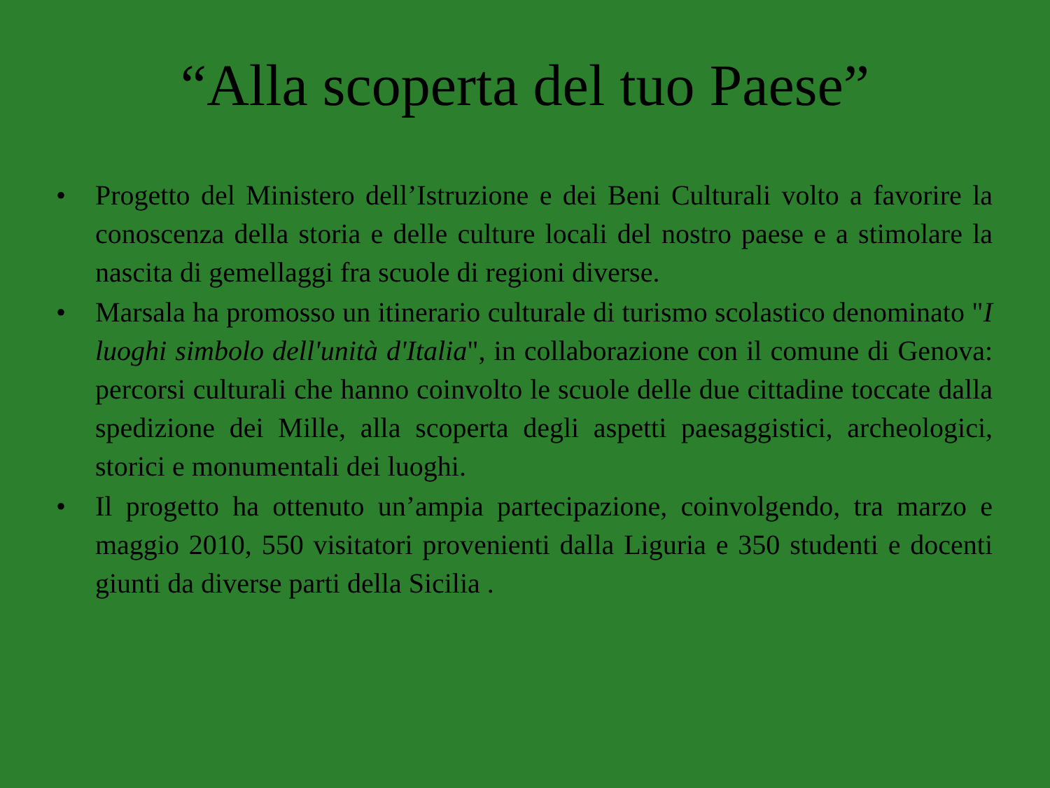“Alla scoperta del tuo Paese”
• Progetto del Ministero dell’Istruzione e dei Beni Culturali volto a favorire la conoscenza della storia e delle culture locali del nostro paese e a stimolare la nascita di gemellaggi fra scuole di regioni diverse.
• Marsala ha promosso un itinerario culturale di turismo scolastico denominato "I luoghi simbolo dell'unità d'Italia", in collaborazione con il comune di Genova: percorsi culturali che hanno coinvolto le scuole delle due cittadine toccate dalla spedizione dei Mille, alla scoperta degli aspetti paesaggistici, archeologici, storici e monumentali dei luoghi.
• Il progetto ha ottenuto un’ampia partecipazione, coinvolgendo, tra marzo e maggio 2010, 550 visitatori provenienti dalla Liguria e 350 studenti e docenti giunti da diverse parti della Sicilia .